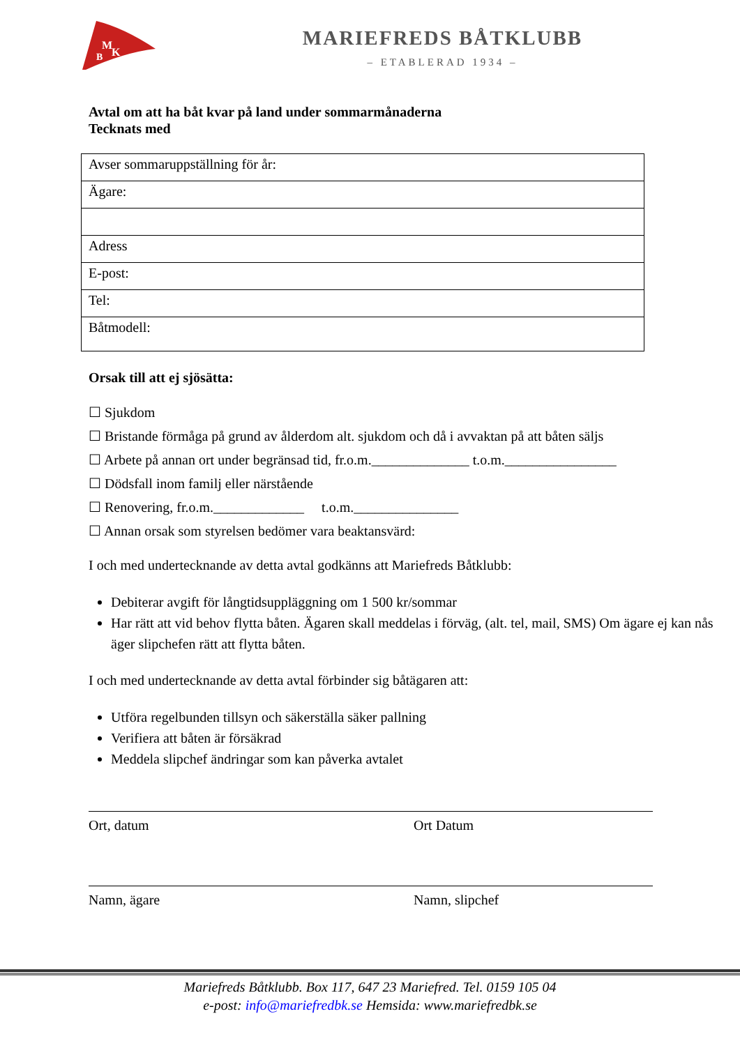M
B
K
MARIEFREDS BÅTKLUBB
– ETABLERAD 1934 –
Avtal om att ha båt kvar på land under sommarmånaderna
Tecknats med
| Avser sommaruppställning för år: |
| Ägare: |
| Adress |
| E-post: |
| Tel: |
| Båtmodell: |
Orsak till att ej sjösätta:
☐ Sjukdom
☐ Bristande förmåga på grund av ålderdom alt. sjukdom och då i avvaktan på att båten säljs
☐ Arbete på annan ort under begränsad tid, fr.o.m.______________ t.o.m.________________
☐ Dödsfall inom familj eller närstående
☐ Renovering, fr.o.m._____________ t.o.m._______________
☐ Annan orsak som styrelsen bedömer vara beaktansvärd:
I och med undertecknande av detta avtal godkänns att Mariefreds Båtklubb:
Debiterar avgift för långtidsuppläggning om 1 500 kr/sommar
Har rätt att vid behov flytta båten. Ägaren skall meddelas i förväg, (alt. tel, mail, SMS) Om ägare ej kan nås äger slipchefen rätt att flytta båten.
I och med undertecknande av detta avtal förbinder sig båtägaren att:
Utföra regelbunden tillsyn och säkerställa säker pallning
Verifiera att båten är försäkrad
Meddela slipchef ändringar som kan påverka avtalet
Ort, datum Ort Datum
Namn, ägare Namn, slipchef
Mariefreds Båtklubb. Box 117, 647 23 Mariefred. Tel. 0159 105 04
e-post: info@mariefredbk.se Hemsida: www.mariefredbk.se